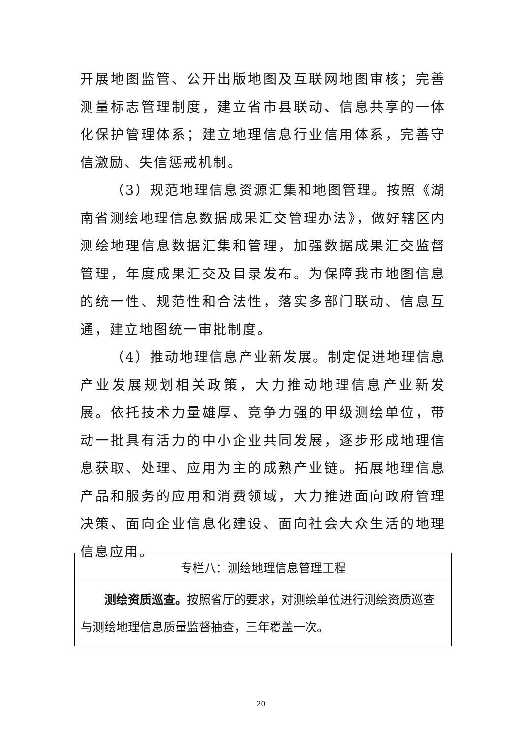开展地图监管、公开出版地图及互联网地图审核；完善测量标志管理制度，建立省市县联动、信息共享的一体化保护管理体系；建立地理信息行业信用体系，完善守信激励、失信惩戒机制。
（3）规范地理信息资源汇集和地图管理。按照《湖南省测绘地理信息数据成果汇交管理办法》，做好辖区内测绘地理信息数据汇集和管理，加强数据成果汇交监督管理，年度成果汇交及目录发布。为保障我市地图信息的统一性、规范性和合法性，落实多部门联动、信息互通，建立地图统一审批制度。
（4）推动地理信息产业新发展。制定促进地理信息产业发展规划相关政策，大力推动地理信息产业新发展。依托技术力量雄厚、竞争力强的甲级测绘单位，带动一批具有活力的中小企业共同发展，逐步形成地理信息获取、处理、应用为主的成熟产业链。拓展地理信息产品和服务的应用和消费领域，大力推进面向政府管理决策、面向企业信息化建设、面向社会大众生活的地理信息应用。
| 专栏八：测绘地理信息管理工程 |
| --- |
| 测绘资质巡查。 按照省厅的要求，对测绘单位进行测绘资质巡查与测绘地理信息质量监督抽查，三年覆盖一次。 |
20